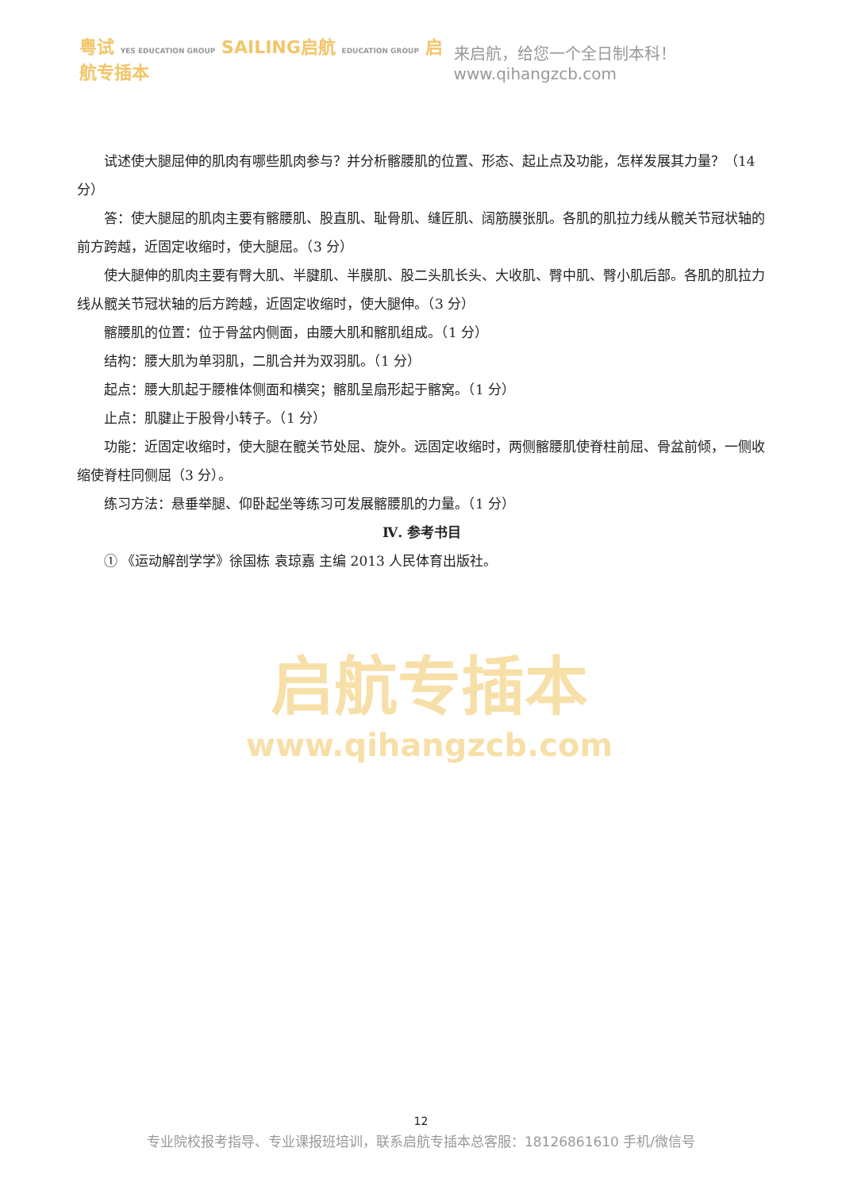粤试 YES EDUCATION GROUP SAILING启航 EDUCATION GROUP 启航专插本
来启航，给您一个全日制本科！www.qihangzcb.com
试述使大腿屈伸的肌肉有哪些肌肉参与？并分析髂腰肌的位置、形态、起止点及功能，怎样发展其力量？（14 分）
答：使大腿屈的肌肉主要有髂腰肌、股直肌、耻骨肌、缝匠肌、阔筋膜张肌。各肌的肌拉力线从髋关节冠状轴的前方跨越，近固定收缩时，使大腿屈。（3 分）
使大腿伸的肌肉主要有臀大肌、半腱肌、半膜肌、股二头肌长头、大收肌、臀中肌、臀小肌后部。各肌的肌拉力线从髋关节冠状轴的后方跨越，近固定收缩时，使大腿伸。（3 分）
髂腰肌的位置：位于骨盆内侧面，由腰大肌和髂肌组成。（1 分）
结构：腰大肌为单羽肌，二肌合并为双羽肌。（1 分）
起点：腰大肌起于腰椎体侧面和横突；髂肌呈扇形起于髂窝。（1 分）
止点：肌腱止于股骨小转子。（1 分）
功能：近固定收缩时，使大腿在髋关节处屈、旋外。远固定收缩时，两侧髂腰肌使脊柱前屈、骨盆前倾，一侧收缩使脊柱同侧屈（3 分）。
练习方法：悬垂举腿、仰卧起坐等练习可发展髂腰肌的力量。（1 分）
Ⅳ. 参考书目
① 《运动解剖学学》徐国栋 袁琼嘉 主编 2013 人民体育出版社。
启航专插本
www.qihangzcb.com
12
专业院校报考指导、专业课报班培训，联系启航专插本总客服：18126861610 手机/微信号